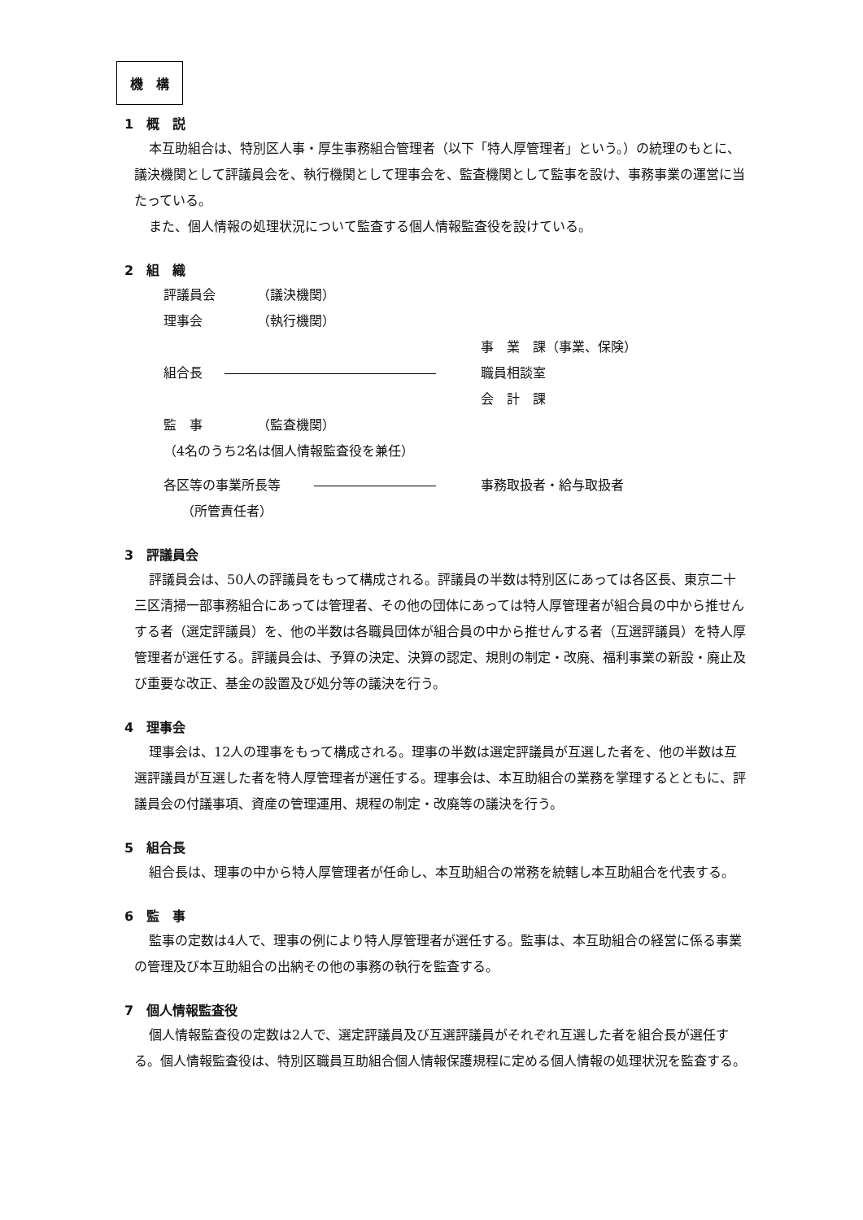機　構
1　概　説
本互助組合は、特別区人事・厚生事務組合管理者（以下「特人厚管理者」という。）の統理のもとに、議決機関として評議員会を、執行機関として理事会を、監査機関として監事を設け、事務事業の運営に当たっている。
また、個人情報の処理状況について監査する個人情報監査役を設けている。
2　組　織
評議員会 （議決機関）
理事会 （執行機関）
事　業　課（事業、保険）
組合長 職員相談室
会　計　課
監　事 （監査機関）
（4名のうち2名は個人情報監査役を兼任）
各区等の事業所長等 事務取扱者・給与取扱者
（所管責任者）
3　評議員会
評議員会は、50人の評議員をもって構成される。評議員の半数は特別区にあっては各区長、東京二十三区清掃一部事務組合にあっては管理者、その他の団体にあっては特人厚管理者が組合員の中から推せんする者（選定評議員）を、他の半数は各職員団体が組合員の中から推せんする者（互選評議員）を特人厚管理者が選任する。評議員会は、予算の決定、決算の認定、規則の制定・改廃、福利事業の新設・廃止及び重要な改正、基金の設置及び処分等の議決を行う。
4　理事会
理事会は、12人の理事をもって構成される。理事の半数は選定評議員が互選した者を、他の半数は互選評議員が互選した者を特人厚管理者が選任する。理事会は、本互助組合の業務を掌理するとともに、評議員会の付議事項、資産の管理運用、規程の制定・改廃等の議決を行う。
5　組合長
組合長は、理事の中から特人厚管理者が任命し、本互助組合の常務を統轄し本互助組合を代表する。
6　監　事
監事の定数は4人で、理事の例により特人厚管理者が選任する。監事は、本互助組合の経営に係る事業の管理及び本互助組合の出納その他の事務の執行を監査する。
7　個人情報監査役
個人情報監査役の定数は2人で、選定評議員及び互選評議員がそれぞれ互選した者を組合長が選任する。個人情報監査役は、特別区職員互助組合個人情報保護規程に定める個人情報の処理状況を監査する。